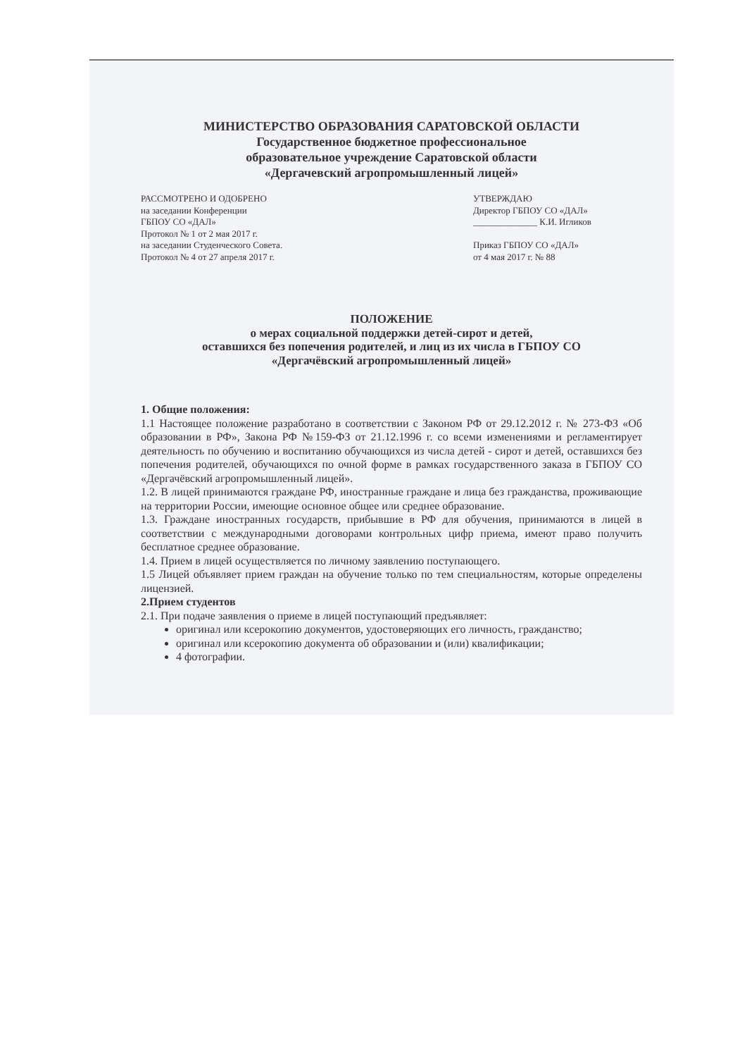МИНИСТЕРСТВО ОБРАЗОВАНИЯ САРАТОВСКОЙ ОБЛАСТИ
Государственное бюджетное профессиональное
образовательное учреждение Саратовской области
«Дергачевский агропромышленный лицей»
РАССМОТРЕНО И ОДОБРЕНО
на заседании Конференции
ГБПОУ СО «ДАЛ»
Протокол № 1 от 2 мая 2017 г.
на заседании Студенческого Совета.
Протокол № 4 от 27 апреля 2017 г.
УТВЕРЖДАЮ
Директор ГБПОУ СО «ДАЛ»
______________ К.И. Игликов
Приказ ГБПОУ СО «ДАЛ»
от 4 мая 2017 г. № 88
ПОЛОЖЕНИЕ
о мерах социальной поддержки детей-сирот и детей,
оставшихся без попечения родителей, и лиц из их числа в ГБПОУ СО
«Дергачёвский агропромышленный лицей»
1. Общие положения:
1.1 Настоящее положение разработано в соответствии с Законом РФ от 29.12.2012 г. № 273-ФЗ «Об образовании в РФ», Закона РФ №159-ФЗ от 21.12.1996 г. со всеми изменениями и регламентирует деятельность по обучению и воспитанию обучающихся из числа детей - сирот и детей, оставшихся без попечения родителей, обучающихся по очной форме в рамках государственного заказа в ГБПОУ СО «Дергачёвский агропромышленный лицей».
1.2. В лицей принимаются граждане РФ, иностранные граждане и лица без гражданства, проживающие на территории России, имеющие основное общее или среднее образование.
1.3. Граждане иностранных государств, прибывшие в РФ для обучения, принимаются в лицей в соответствии с международными договорами контрольных цифр приема, имеют право получить бесплатное среднее образование.
1.4. Прием в лицей осуществляется по личному заявлению поступающего.
1.5 Лицей объявляет прием граждан на обучение только по тем специальностям, которые определены лицензией.
2.Прием студентов
2.1. При подаче заявления о приеме в лицей поступающий предъявляет:
оригинал или ксерокопию документов, удостоверяющих его личность, гражданство;
оригинал или ксерокопию документа об образовании и (или) квалификации;
4 фотографии.